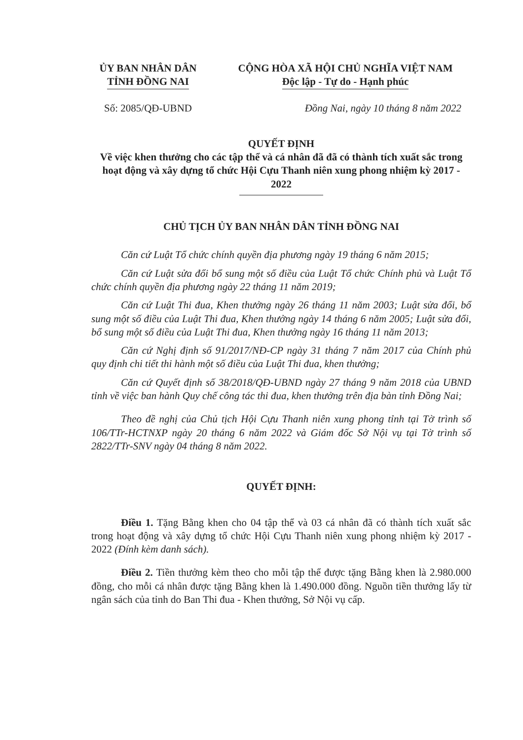ỦY BAN NHÂN DÂN
TỈNH ĐỒNG NAI
CỘNG HÒA XÃ HỘI CHỦ NGHĨA VIỆT NAM
Độc lập - Tự do - Hạnh phúc
Số: 2085/QĐ-UBND Đồng Nai, ngày 10 tháng 8 năm 2022
QUYẾT ĐỊNH
Về việc khen thưởng cho các tập thể và cá nhân đã đã có thành tích xuất sắc trong hoạt động và xây dựng tổ chức Hội Cựu Thanh niên xung phong nhiệm kỳ 2017 - 2022
CHỦ TỊCH ỦY BAN NHÂN DÂN TỈNH ĐỒNG NAI
Căn cứ Luật Tổ chức chính quyền địa phương ngày 19 tháng 6 năm 2015;
Căn cứ Luật sửa đổi bổ sung một số điều của Luật Tổ chức Chính phủ và Luật Tổ chức chính quyền địa phương ngày 22 tháng 11 năm 2019;
Căn cứ Luật Thi đua, Khen thưởng ngày 26 tháng 11 năm 2003; Luật sửa đổi, bổ sung một số điều của Luật Thi đua, Khen thưởng ngày 14 tháng 6 năm 2005; Luật sửa đổi, bổ sung một số điều của Luật Thi đua, Khen thưởng ngày 16 tháng 11 năm 2013;
Căn cứ Nghị định số 91/2017/NĐ-CP ngày 31 tháng 7 năm 2017 của Chính phủ quy định chi tiết thi hành một số điều của Luật Thi đua, khen thưởng;
Căn cứ Quyết định số 38/2018/QĐ-UBND ngày 27 tháng 9 năm 2018 của UBND tỉnh về việc ban hành Quy chế công tác thi đua, khen thưởng trên địa bàn tỉnh Đồng Nai;
Theo đề nghị của Chủ tịch Hội Cựu Thanh niên xung phong tỉnh tại Tờ trình số 106/TTr-HCTNXP ngày 20 tháng 6 năm 2022 và Giám đốc Sở Nội vụ tại Tờ trình số 2822/TTr-SNV ngày 04 tháng 8 năm 2022.
QUYẾT ĐỊNH:
Điều 1. Tặng Bằng khen cho 04 tập thể và 03 cá nhân đã có thành tích xuất sắc trong hoạt động và xây dựng tổ chức Hội Cựu Thanh niên xung phong nhiệm kỳ 2017 - 2022 (Đính kèm danh sách).
Điều 2. Tiền thưởng kèm theo cho mỗi tập thể được tặng Bằng khen là 2.980.000 đồng, cho mỗi cá nhân được tặng Bằng khen là 1.490.000 đồng. Nguồn tiền thưởng lấy từ ngân sách của tỉnh do Ban Thi đua - Khen thưởng, Sở Nội vụ cấp.